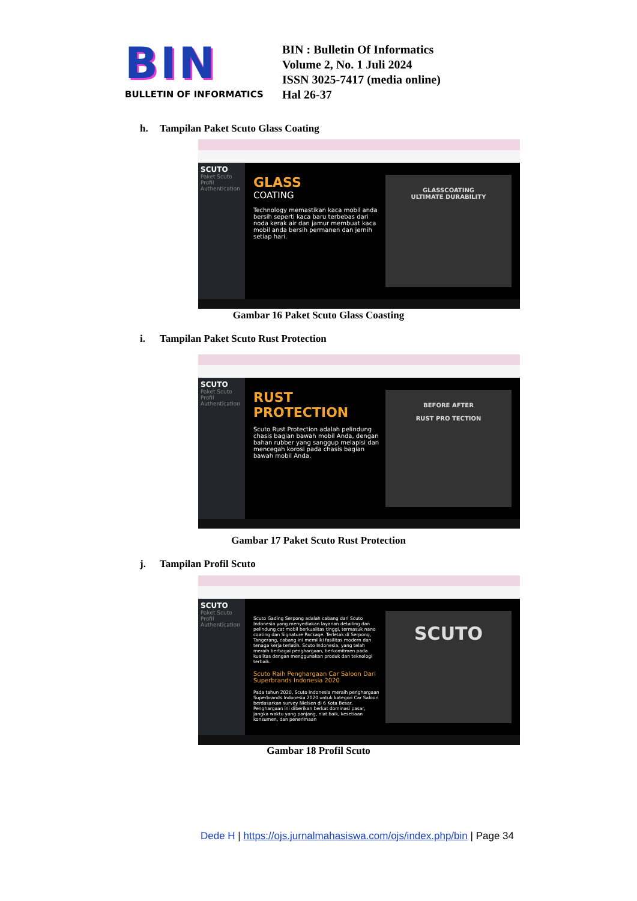BIN
BULLETIN OF INFORMATICS
BIN : Bulletin Of Informatics
Volume 2, No. 1 Juli 2024
ISSN 3025-7417 (media online)
Hal 26-37
h. Tampilan Paket Scuto Glass Coating
SCUTO
Paket Scuto
Profil
Authentication
GLASS
COATING
Technology memastikan kaca mobil anda bersih seperti kaca baru terbebas dari noda kerak air dan jamur membuat kaca mobil anda bersih permanen dan jernih setiap hari.
GLASSCOATING
ULTIMATE DURABILITY
Gambar 16 Paket Scuto Glass Coasting
i. Tampilan Paket Scuto Rust Protection
SCUTO
Paket Scuto
Profil
Authentication
RUST
PROTECTION
Scuto Rust Protection adalah pelindung chasis bagian bawah mobil Anda, dengan bahan rubber yang sanggup melapisi dan mencegah korosi pada chasis bagian bawah mobil Anda.
BEFORE AFTER
RUST PRO TECTION
Gambar 17 Paket Scuto Rust Protection
j. Tampilan Profil Scuto
SCUTO
Paket Scuto
Profil
Authentication
Scuto Gading Serpong adalah cabang dari Scuto Indonesia yang menyediakan layanan detailing dan pelindung cat mobil berkualitas tinggi, termasuk nano coating dan Signature Package. Terletak di Serpong, Tangerang, cabang ini memiliki fasilitas modern dan tenaga kerja terlatih. Scuto Indonesia, yang telah meraih berbagai penghargaan, berkomitmen pada kualitas dengan menggunakan produk dan teknologi terbaik.
Scuto Raih Penghargaan Car Saloon Dari Superbrands Indonesia 2020
Pada tahun 2020, Scuto Indonesia meraih penghargaan Superbrands Indonesia 2020 untuk kategori Car Saloon berdasarkan survey Nielsen di 6 Kota Besar. Penghargaan ini diberikan berkat dominasi pasar, jangka waktu yang panjang, niat baik, kesetiaan konsumen, dan penerimaan
SCUTO
Gambar 18 Profil Scuto
Dede H | https://ojs.jurnalmahasiswa.com/ojs/index.php/bin | Page 34